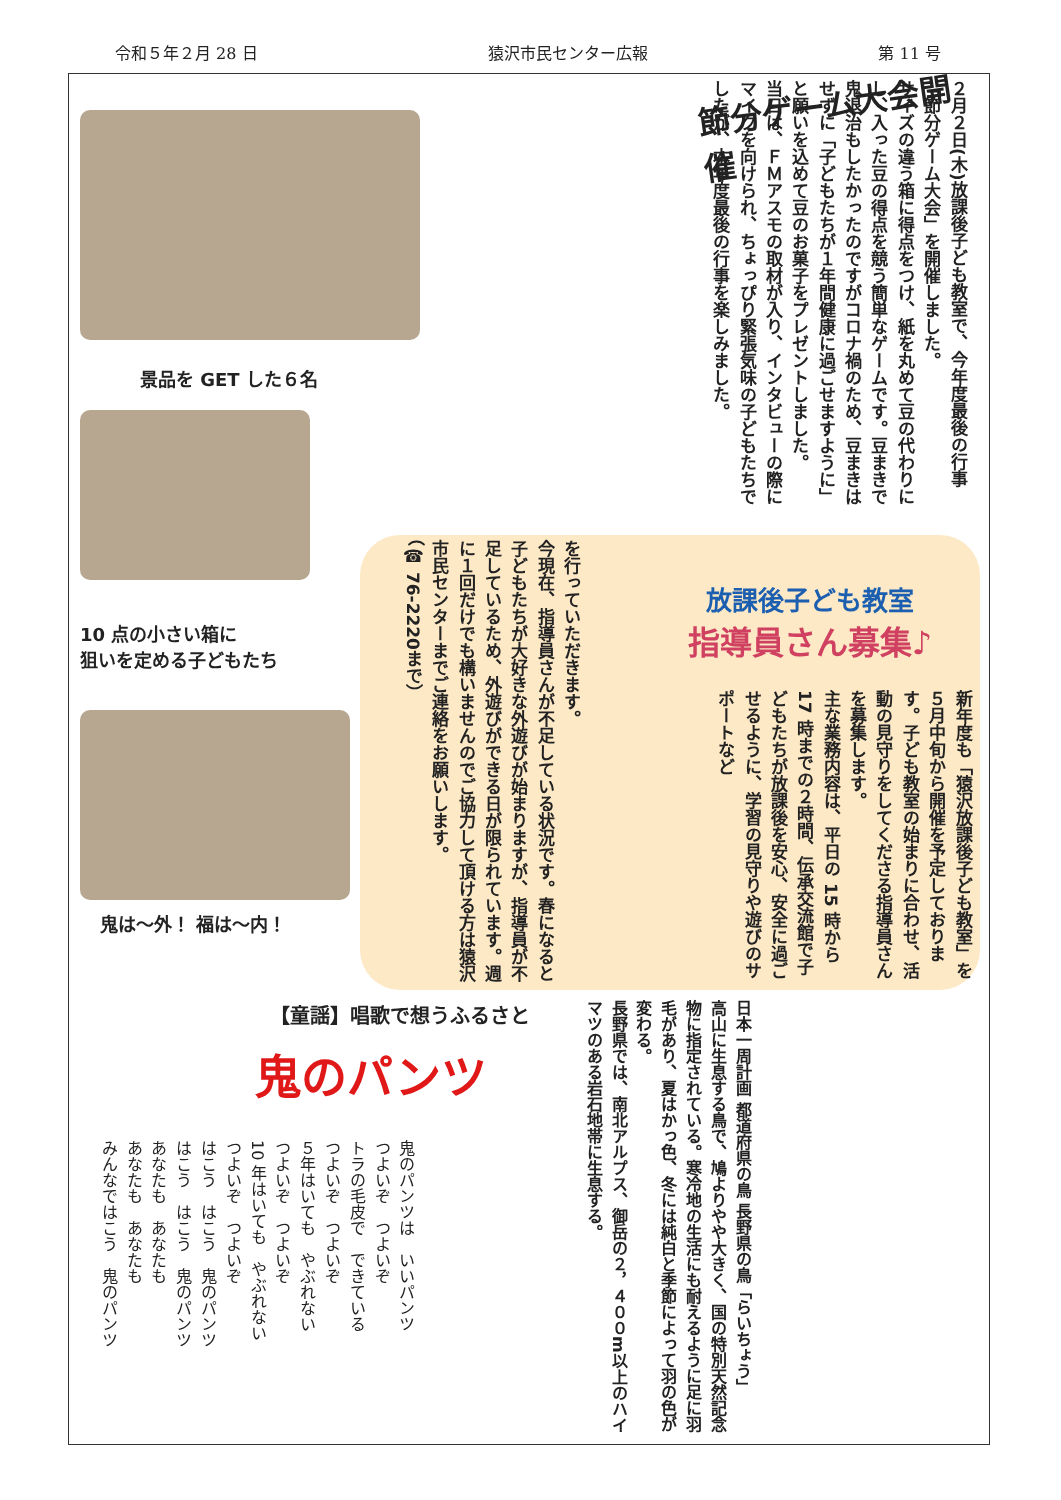令和５年２月 28 日 猿沢市民センター広報 第 11 号
節分ゲーム大会開催
２月２日(木)放課後子ども教室で、今年度最後の行事「節分ゲーム大会」を開催しました。
サイズの違う箱に得点をつけ、紙を丸めて豆の代わりにし、入った豆の得点を競う簡単なゲームです。豆まきで鬼退治もしたかったのですがコロナ禍のため、豆まきはせずに「子どもたちが１年間健康に過ごせますように」と願いを込めて豆のお菓子をプレゼントしました。
当日は、ＦＭアスモの取材が入り、インタビューの際にマイクを向けられ、ちょっぴり緊張気味の子どもたちでしたが、本年度最後の行事を楽しみました。
景品を GET した６名
10 点の小さい箱に
狙いを定める子どもたち
鬼は～外！ 福は～内！
放課後子ども教室
指導員さん募集♪
新年度も「猿沢放課後子ども教室」を５月中旬から開催を予定しております。子ども教室の始まりに合わせ、活動の見守りをしてくださる指導員さんを募集します。
主な業務内容は、平日の 15 時から 17 時までの２時間、伝承交流館で子どもたちが放課後を安心、安全に過ごせるように、学習の見守りや遊びのサポートなど
を行っていただきます。
今現在、指導員さんが不足している状況です。春になると子どもたちが大好きな外遊びが始まりますが、指導員が不足しているため、外遊びができる日が限られています。週に１回だけでも構いませんのでご協力して頂ける方は猿沢市民センターまでご連絡をお願いします。
（☎ 76-2220まで）
日本一周計画 都道府県の鳥 長野県の鳥「らいちょう」
高山に生息する鳥で、鳩よりやや大きく、国の特別天然記念物に指定されている。寒冷地の生活にも耐えるように足に羽毛があり、夏はかっ色、冬には純白と季節によって羽の色が変わる。
長野県では、南北アルプス、御岳の２，４００m以上のハイマツのある岩石地帯に生息する。
【童謡】唱歌で想うふるさと
鬼のパンツ
鬼のパンツは　いいパンツ
つよいぞ　つよいぞ
トラの毛皮で　できている
つよいぞ　つよいぞ
５年はいても　やぶれない
つよいぞ　つよいぞ
10 年はいても　やぶれない
つよいぞ　つよいぞ
はこう　はこう　鬼のパンツ
はこう　はこう　鬼のパンツ
あなたも　あなたも
あなたも　あなたも
みんなではこう　鬼のパンツ